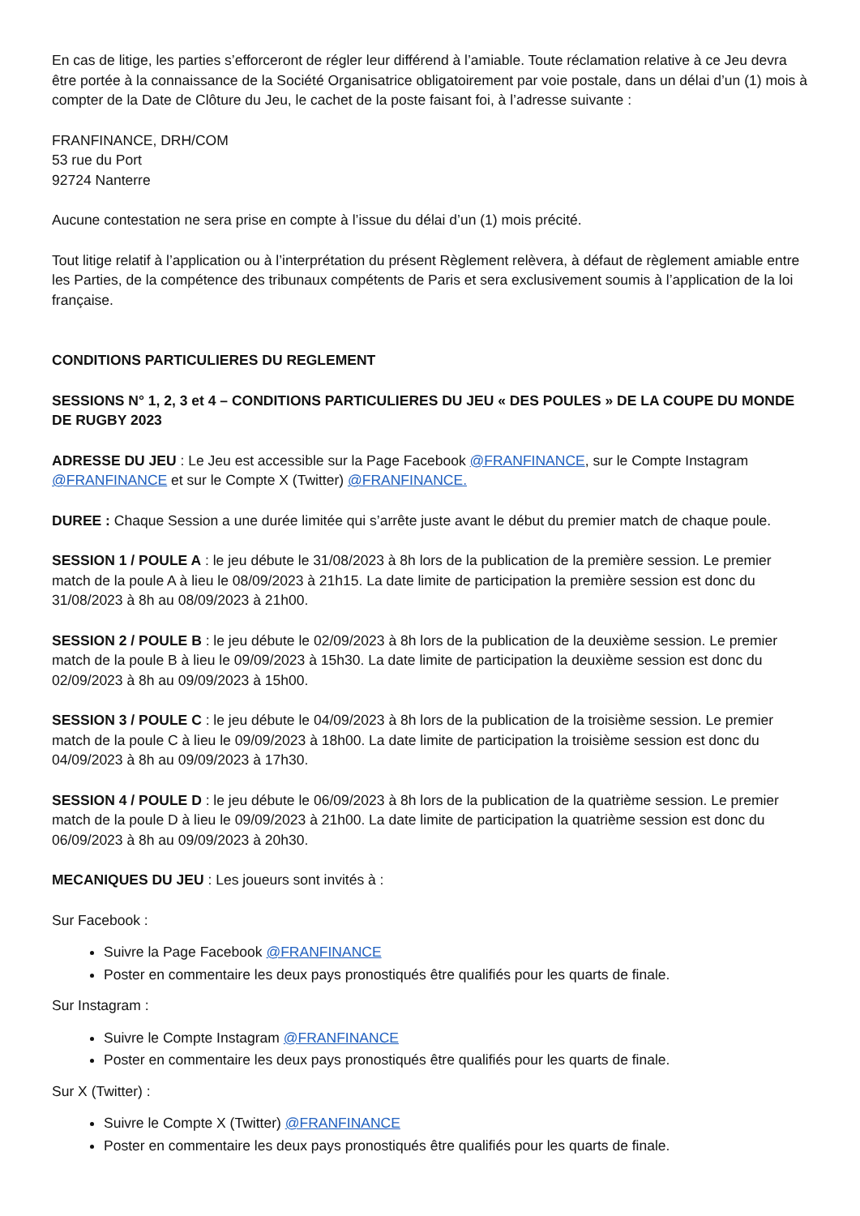En cas de litige, les parties s’efforceront de régler leur différend à l’amiable. Toute réclamation relative à ce Jeu devra être portée à la connaissance de la Société Organisatrice obligatoirement par voie postale, dans un délai d’un (1) mois à compter de la Date de Clôture du Jeu, le cachet de la poste faisant foi, à l’adresse suivante :
FRANFINANCE, DRH/COM
53 rue du Port
92724 Nanterre
Aucune contestation ne sera prise en compte à l’issue du délai d’un (1) mois précité.
Tout litige relatif à l’application ou à l’interprétation du présent Règlement relèvera, à défaut de règlement amiable entre les Parties, de la compétence des tribunaux compétents de Paris et sera exclusivement soumis à l’application de la loi française.
CONDITIONS PARTICULIERES DU REGLEMENT
SESSIONS N° 1, 2, 3 et 4 – CONDITIONS PARTICULIERES DU JEU « DES POULES » DE LA COUPE DU MONDE DE RUGBY 2023
ADRESSE DU JEU : Le Jeu est accessible sur la Page Facebook @FRANFINANCE, sur le Compte Instagram @FRANFINANCE et sur le Compte X (Twitter) @FRANFINANCE.
DUREE : Chaque Session a une durée limitée qui s’arrête juste avant le début du premier match de chaque poule.
SESSION 1 / POULE A : le jeu débute le 31/08/2023 à 8h lors de la publication de la première session. Le premier match de la poule A à lieu le 08/09/2023 à 21h15. La date limite de participation la première session est donc du 31/08/2023 à 8h au 08/09/2023 à 21h00.
SESSION 2 / POULE B : le jeu débute le 02/09/2023 à 8h lors de la publication de la deuxième session. Le premier match de la poule B à lieu le 09/09/2023 à 15h30. La date limite de participation la deuxième session est donc du 02/09/2023 à 8h au 09/09/2023 à 15h00.
SESSION 3 / POULE C : le jeu débute le 04/09/2023 à 8h lors de la publication de la troisième session. Le premier match de la poule C à lieu le 09/09/2023 à 18h00. La date limite de participation la troisième session est donc du 04/09/2023 à 8h au 09/09/2023 à 17h30.
SESSION 4 / POULE D : le jeu débute le 06/09/2023 à 8h lors de la publication de la quatrième session. Le premier match de la poule D à lieu le 09/09/2023 à 21h00. La date limite de participation la quatrième session est donc du 06/09/2023 à 8h au 09/09/2023 à 20h30.
MECANIQUES DU JEU : Les joueurs sont invités à :
Sur Facebook :
Suivre la Page Facebook @FRANFINANCE
Poster en commentaire les deux pays pronostiqués être qualifiés pour les quarts de finale.
Sur Instagram :
Suivre le Compte Instagram @FRANFINANCE
Poster en commentaire les deux pays pronostiqués être qualifiés pour les quarts de finale.
Sur X (Twitter) :
Suivre le Compte X (Twitter) @FRANFINANCE
Poster en commentaire les deux pays pronostiqués être qualifiés pour les quarts de finale.